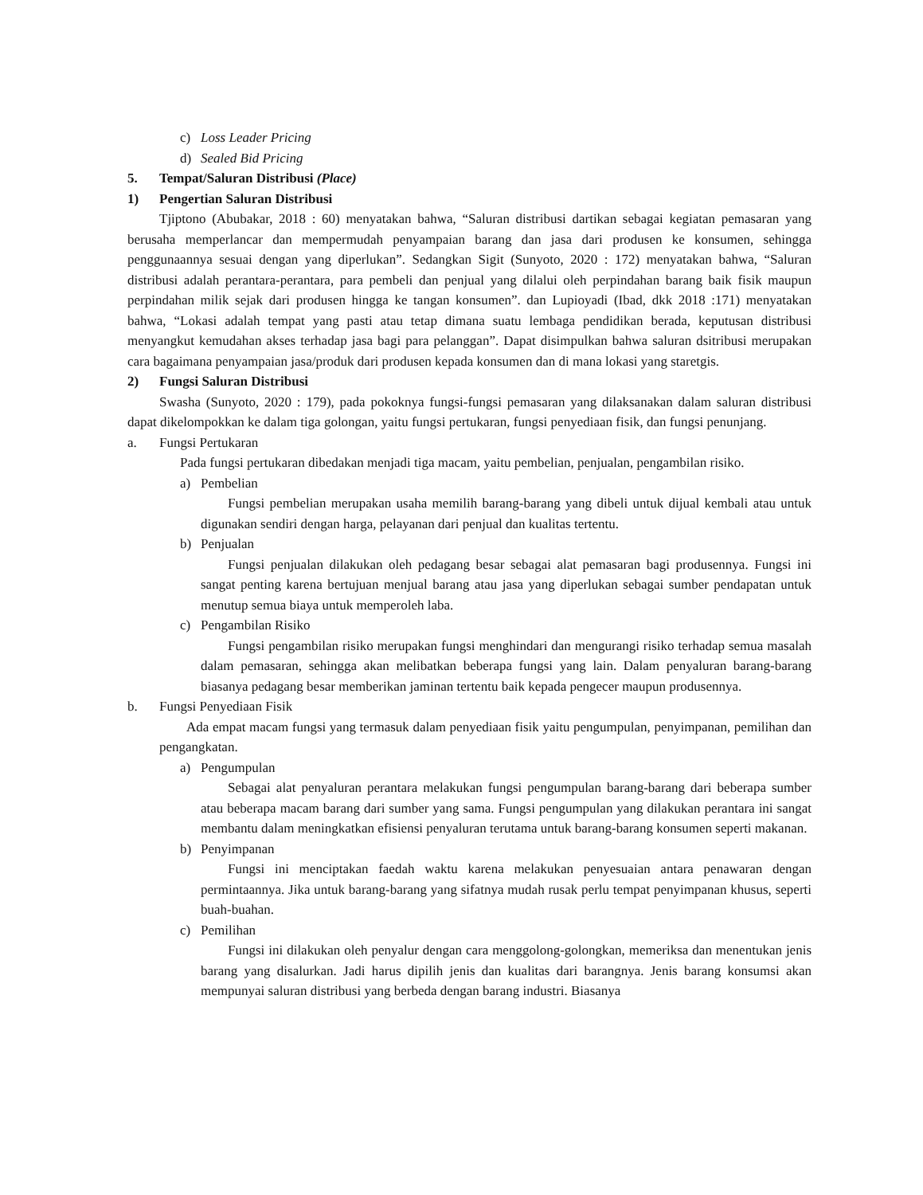c) Loss Leader Pricing
d) Sealed Bid Pricing
5. Tempat/Saluran Distribusi (Place)
1) Pengertian Saluran Distribusi
Tjiptono (Abubakar, 2018 : 60) menyatakan bahwa, “Saluran distribusi dartikan sebagai kegiatan pemasaran yang berusaha memperlancar dan mempermudah penyampaian barang dan jasa dari produsen ke konsumen, sehingga penggunaannya sesuai dengan yang diperlukan”. Sedangkan Sigit (Sunyoto, 2020 : 172) menyatakan bahwa, “Saluran distribusi adalah perantara-perantara, para pembeli dan penjual yang dilalui oleh perpindahan barang baik fisik maupun perpindahan milik sejak dari produsen hingga ke tangan konsumen”. dan Lupioyadi (Ibad, dkk 2018 :171) menyatakan bahwa, “Lokasi adalah tempat yang pasti atau tetap dimana suatu lembaga pendidikan berada, keputusan distribusi menyangkut kemudahan akses terhadap jasa bagi para pelanggan”. Dapat disimpulkan bahwa saluran dsitribusi merupakan cara bagaimana penyampaian jasa/produk dari produsen kepada konsumen dan di mana lokasi yang staretgis.
2) Fungsi Saluran Distribusi
Swasha (Sunyoto, 2020 : 179), pada pokoknya fungsi-fungsi pemasaran yang dilaksanakan dalam saluran distribusi dapat dikelompokkan ke dalam tiga golongan, yaitu fungsi pertukaran, fungsi penyediaan fisik, dan fungsi penunjang.
a. Fungsi Pertukaran
Pada fungsi pertukaran dibedakan menjadi tiga macam, yaitu pembelian, penjualan, pengambilan risiko.
a) Pembelian
Fungsi pembelian merupakan usaha memilih barang-barang yang dibeli untuk dijual kembali atau untuk digunakan sendiri dengan harga, pelayanan dari penjual dan kualitas tertentu.
b) Penjualan
Fungsi penjualan dilakukan oleh pedagang besar sebagai alat pemasaran bagi produsennya. Fungsi ini sangat penting karena bertujuan menjual barang atau jasa yang diperlukan sebagai sumber pendapatan untuk menutup semua biaya untuk memperoleh laba.
c) Pengambilan Risiko
Fungsi pengambilan risiko merupakan fungsi menghindari dan mengurangi risiko terhadap semua masalah dalam pemasaran, sehingga akan melibatkan beberapa fungsi yang lain. Dalam penyaluran barang-barang biasanya pedagang besar memberikan jaminan tertentu baik kepada pengecer maupun produsennya.
b. Fungsi Penyediaan Fisik
Ada empat macam fungsi yang termasuk dalam penyediaan fisik yaitu pengumpulan, penyimpanan, pemilihan dan pengangkatan.
a) Pengumpulan
Sebagai alat penyaluran perantara melakukan fungsi pengumpulan barang-barang dari beberapa sumber atau beberapa macam barang dari sumber yang sama. Fungsi pengumpulan yang dilakukan perantara ini sangat membantu dalam meningkatkan efisiensi penyaluran terutama untuk barang-barang konsumen seperti makanan.
b) Penyimpanan
Fungsi ini menciptakan faedah waktu karena melakukan penyesuaian antara penawaran dengan permintaannya. Jika untuk barang-barang yang sifatnya mudah rusak perlu tempat penyimpanan khusus, seperti buah-buahan.
c) Pemilihan
Fungsi ini dilakukan oleh penyalur dengan cara menggolong-golongkan, memeriksa dan menentukan jenis barang yang disalurkan. Jadi harus dipilih jenis dan kualitas dari barangnya. Jenis barang konsumsi akan mempunyai saluran distribusi yang berbeda dengan barang industri. Biasanya